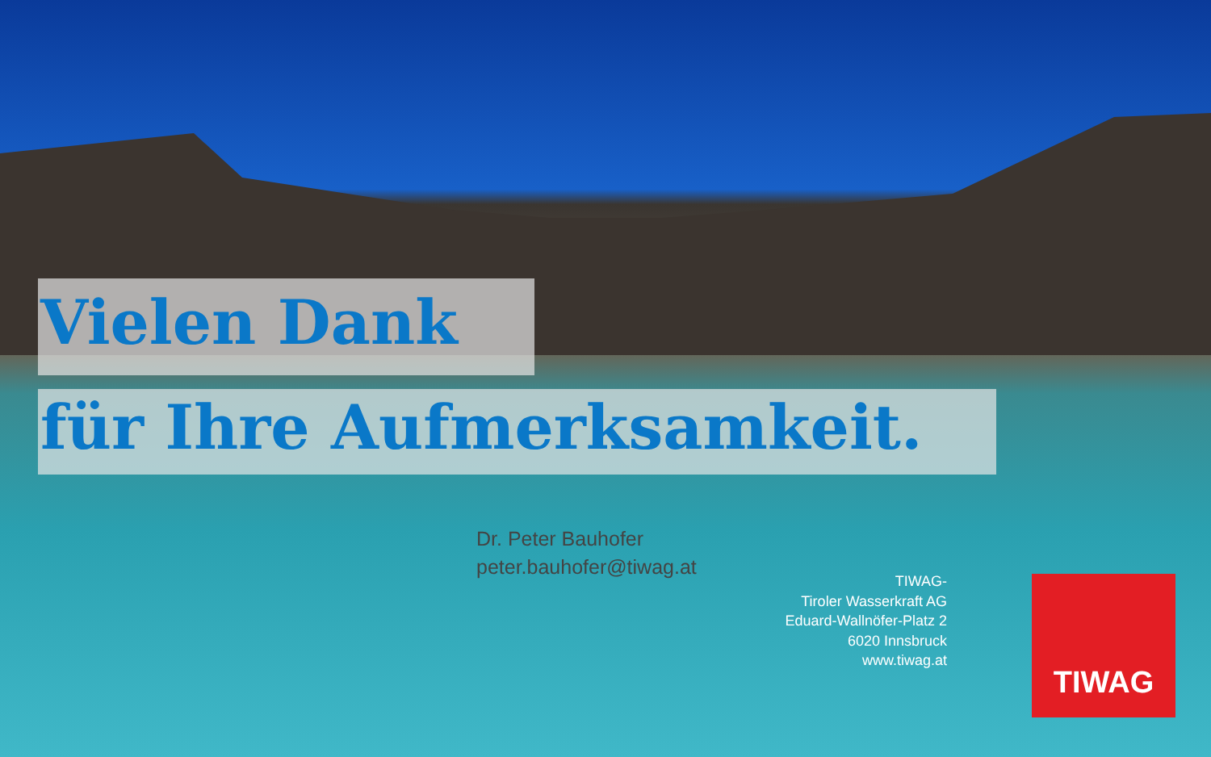Vielen Dank
für Ihre Aufmerksamkeit.
Dr. Peter Bauhofer
peter.bauhofer@tiwag.at
TIWAG-
Tiroler Wasserkraft AG
Eduard-Wallnöfer-Platz 2
6020 Innsbruck
www.tiwag.at
TIWAG